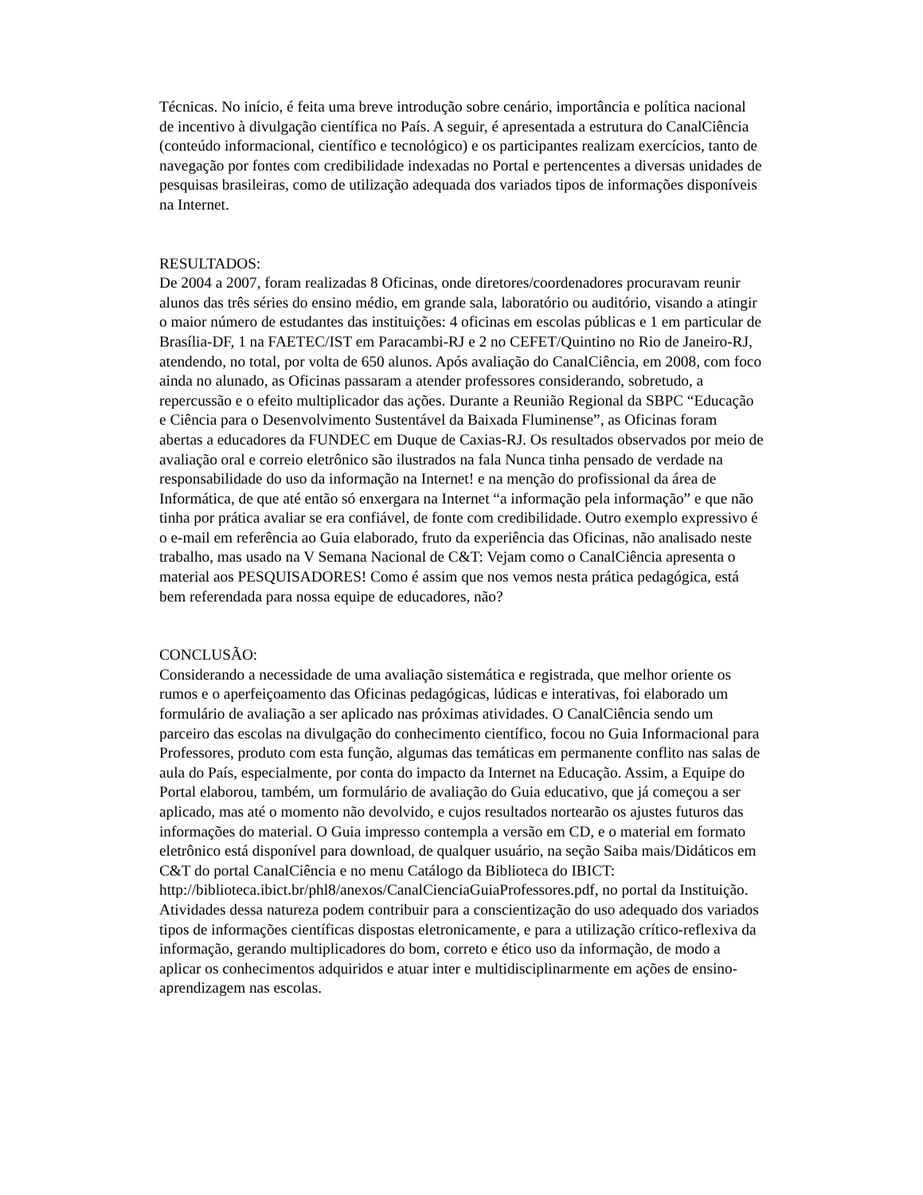Técnicas. No início, é feita uma breve introdução sobre cenário, importância e política nacional de incentivo à divulgação científica no País. A seguir, é apresentada a estrutura do CanalCiência (conteúdo informacional, científico e tecnológico) e os participantes realizam exercícios, tanto de navegação por fontes com credibilidade indexadas no Portal e pertencentes a diversas unidades de pesquisas brasileiras, como de utilização adequada dos variados tipos de informações disponíveis na Internet.
RESULTADOS:
De 2004 a 2007, foram realizadas 8 Oficinas, onde diretores/coordenadores procuravam reunir alunos das três séries do ensino médio, em grande sala, laboratório ou auditório, visando a atingir o maior número de estudantes das instituições: 4 oficinas em escolas públicas e 1 em particular de Brasília-DF, 1 na FAETEC/IST em Paracambi-RJ e 2 no CEFET/Quintino no Rio de Janeiro-RJ, atendendo, no total, por volta de 650 alunos. Após avaliação do CanalCiência, em 2008, com foco ainda no alunado, as Oficinas passaram a atender professores considerando, sobretudo, a repercussão e o efeito multiplicador das ações. Durante a Reunião Regional da SBPC “Educação e Ciência para o Desenvolvimento Sustentável da Baixada Fluminense”, as Oficinas foram abertas a educadores da FUNDEC em Duque de Caxias-RJ. Os resultados observados por meio de avaliação oral e correio eletrônico são ilustrados na fala Nunca tinha pensado de verdade na responsabilidade do uso da informação na Internet! e na menção do profissional da área de Informática, de que até então só enxergara na Internet “a informação pela informação” e que não tinha por prática avaliar se era confiável, de fonte com credibilidade. Outro exemplo expressivo é o e-mail em referência ao Guia elaborado, fruto da experiência das Oficinas, não analisado neste trabalho, mas usado na V Semana Nacional de C&T: Vejam como o CanalCiência apresenta o material aos PESQUISADORES! Como é assim que nos vemos nesta prática pedagógica, está bem referendada para nossa equipe de educadores, não?
CONCLUSÃO:
Considerando a necessidade de uma avaliação sistemática e registrada, que melhor oriente os rumos e o aperfeiçoamento das Oficinas pedagógicas, lúdicas e interativas, foi elaborado um formulário de avaliação a ser aplicado nas próximas atividades. O CanalCiência sendo um parceiro das escolas na divulgação do conhecimento científico, focou no Guia Informacional para Professores, produto com esta função, algumas das temáticas em permanente conflito nas salas de aula do País, especialmente, por conta do impacto da Internet na Educação. Assim, a Equipe do Portal elaborou, também, um formulário de avaliação do Guia educativo, que já começou a ser aplicado, mas até o momento não devolvido, e cujos resultados nortearão os ajustes futuros das informações do material. O Guia impresso contempla a versão em CD, e o material em formato eletrônico está disponível para download, de qualquer usuário, na seção Saiba mais/Didáticos em C&T do portal CanalCiência e no menu Catálogo da Biblioteca do IBICT: http://biblioteca.ibict.br/phl8/anexos/CanalCienciaGuiaProfessores.pdf, no portal da Instituição. Atividades dessa natureza podem contribuir para a conscientização do uso adequado dos variados tipos de informações científicas dispostas eletronicamente, e para a utilização crítico-reflexiva da informação, gerando multiplicadores do bom, correto e ético uso da informação, de modo a aplicar os conhecimentos adquiridos e atuar inter e multidisciplinarmente em ações de ensino-aprendizagem nas escolas.